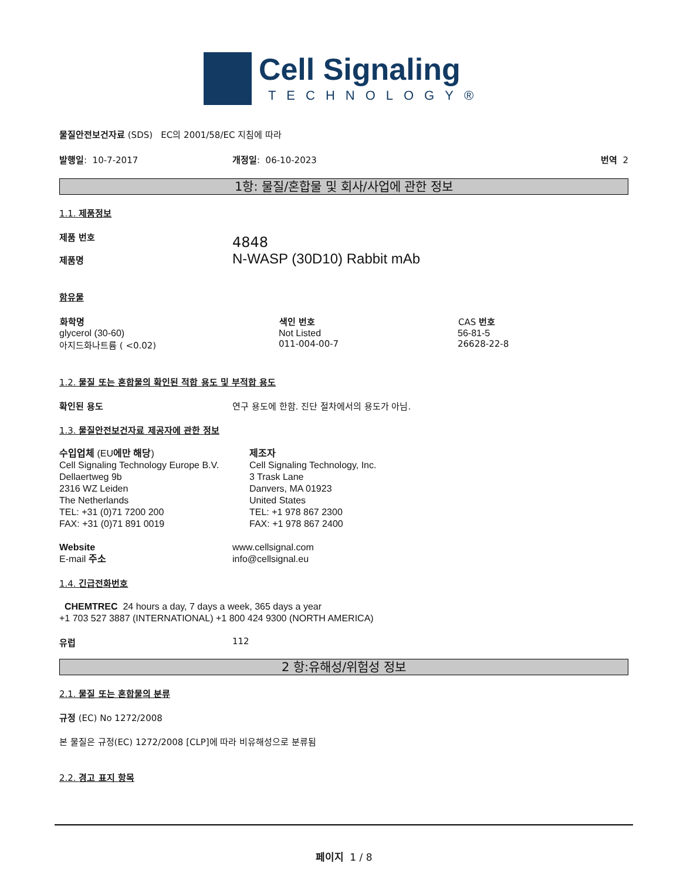Cell Signaling
TECHNOLOGY®
물질안전보건자료 (SDS) EC의 2001/58/EC 지침에 따라
발행일: 10-7-2017 개정일: 06-10-2023 번역 2
1항: 물질/혼합물 및 회사/사업에 관한 정보
1.1. 제품정보
제품 번호
제품명
4848
N-WASP (30D10) Rabbit mAb
함유물
| 화학명 | 색인 번호 | CAS 번호 |
| --- | --- | --- |
| glycerol (30-60) | Not Listed | 56-81-5 |
| 아지드화나트륨 ( <0.02) | 011-004-00-7 | 26628-22-8 |
1.2. 물질 또는 혼합물의 확인된 적합 용도 및 부적합 용도
확인된 용도 연구 용도에 한함. 진단 절차에서의 용도가 아님.
1.3. 물질안전보건자료 제공자에 관한 정보
수입업체 (EU에만 해당)
Cell Signaling Technology Europe B.V.
Dellaertweg 9b
2316 WZ Leiden
The Netherlands
TEL: +31 (0)71 7200 200
FAX: +31 (0)71 891 0019
제조자
Cell Signaling Technology, Inc.
3 Trask Lane
Danvers, MA 01923
United States
TEL: +1 978 867 2300
FAX: +1 978 867 2400
Website
E-mail 주소
www.cellsignal.com
info@cellsignal.eu
1.4. 긴급전화번호
CHEMTREC 24 hours a day, 7 days a week, 365 days a year
+1 703 527 3887 (INTERNATIONAL) +1 800 424 9300 (NORTH AMERICA)
유럽 112
2 항:유해성/위험성 정보
2.1. 물질 또는 혼합물의 분류
규정 (EC) No 1272/2008
본 물질은 규정(EC) 1272/2008 [CLP]에 따라 비유해성으로 분류됨
2.2. 경고 표지 항목
페이지 1 / 8